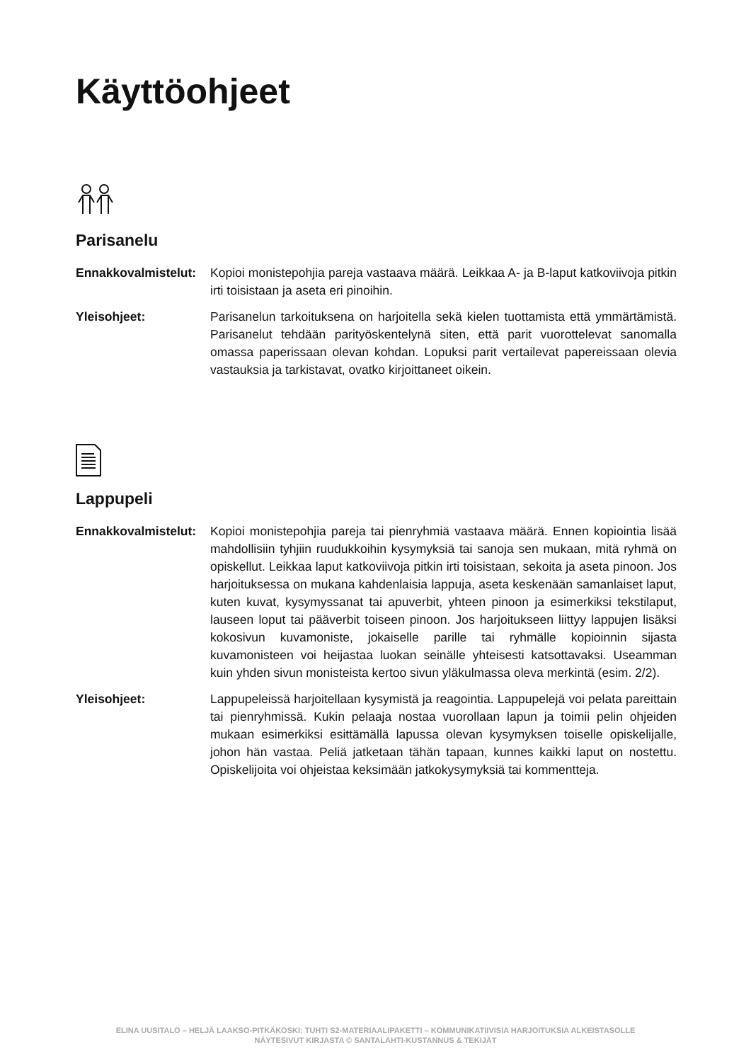Käyttöohjeet
Parisanelu
Ennakkovalmistelut:
Kopioi monistepohjia pareja vastaava määrä. Leikkaa A- ja B-laput katkoviivoja pitkin irti toisistaan ja aseta eri pinoihin.
Yleisohjeet: Parisanelun tarkoituksena on harjoitella sekä kielen tuottamista että ymmärtämistä. Parisanelut tehdään parityöskentelynä siten, että parit vuorottelevat sanomalla omassa paperissaan olevan kohdan. Lopuksi parit vertailevat papereissaan olevia vastauksia ja tarkistavat, ovatko kirjoittaneet oikein.
Lappupeli
Ennakkovalmistelut:
Kopioi monistepohjia pareja tai pienryhmiä vastaava määrä. Ennen kopiointia lisää mahdollisiin tyhjiin ruudukkoihin kysymyksiä tai sanoja sen mukaan, mitä ryhmä on opiskellut. Leikkaa laput katkoviivoja pitkin irti toisistaan, sekoita ja aseta pinoon. Jos harjoituksessa on mukana kahdenlaisia lappuja, aseta keskenään samanlaiset laput, kuten kuvat, kysymyssanat tai apuverbit, yhteen pinoon ja esimerkiksi tekstilaput, lauseen loput tai pääverbit toiseen pinoon. Jos harjoitukseen liittyy lappujen lisäksi kokosivun kuvamoniste, jokaiselle parille tai ryhmälle kopioinnin sijasta kuvamonisteen voi heijastaa luokan seinälle yhteisesti katsottavaksi. Useamman kuin yhden sivun monisteista kertoo sivun yläkulmassa oleva merkintä (esim. 2/2).
Yleisohjeet: Lappupeleissä harjoitellaan kysymistä ja reagointia. Lappupelejä voi pelata pareittain tai pienryhmissä. Kukin pelaaja nostaa vuorollaan lapun ja toimii pelin ohjeiden mukaan esimerkiksi esittämällä lapussa olevan kysymyksen toiselle opiskelijalle, johon hän vastaa. Peliä jatketaan tähän tapaan, kunnes kaikki laput on nostettu. Opiskelijoita voi ohjeistaa keksimään jatkokysymyksiä tai kommentteja.
ELINA UUSITALO – HELJÄ LAAKSO-PITKÄKOSKI: TUHTI S2-MATERIAALIPAKETTI – KOMMUNIKATIIVISIA HARJOITUKSIA ALKEISTASOLLE
NÄYTESIVUT KIRJASTA © SANTALAHTI-KUSTANNUS & TEKIJÄT